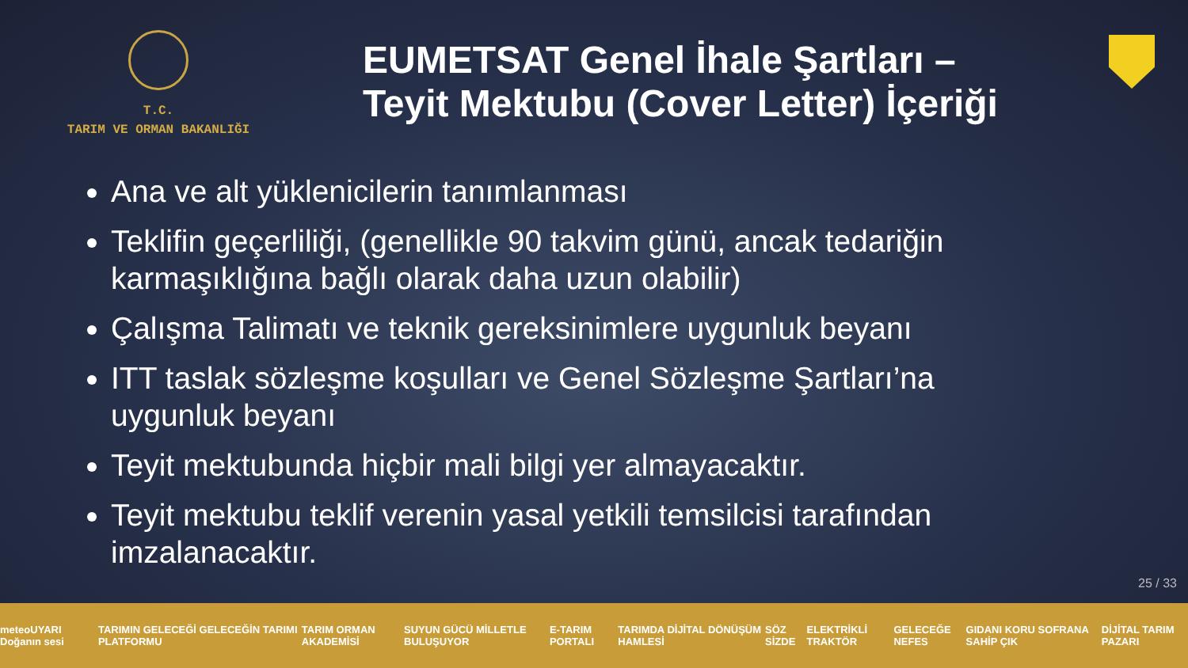T.C.
TARIM VE ORMAN BAKANLIĞI
EUMETSAT Genel İhale Şartları – Teyit Mektubu (Cover Letter) İçeriği
Ana ve alt yüklenicilerin tanımlanması
Teklifin geçerliliği, (genellikle 90 takvim günü, ancak tedariğin karmaşıklığına bağlı olarak daha uzun olabilir)
Çalışma Talimatı ve teknik gereksinimlere uygunluk beyanı
ITT taslak sözleşme koşulları ve Genel Sözleşme Şartları’na uygunluk beyanı
Teyit mektubunda hiçbir mali bilgi yer almayacaktır.
Teyit mektubu teklif verenin yasal yetkili temsilcisi tarafından imzalanacaktır.
25 / 33
meteoUYARI Doğanın sesi TARIMIN GELECEĞİ GELECEĞİN TARIMI PLATFORMU TARIM ORMAN AKADEMİSİ SUYUN GÜCÜ MİLLETLE BULUŞUYOR E-TARIM PORTALI TARIMDA DİJİTAL DÖNÜŞÜM HAMLESİ SÖZ SİZDE ELEKTRİKLİ TRAKTÖR GELECEĞE NEFES GIDANI KORU SOFRANA SAHİP ÇIK DİJİTAL TARIM PAZARI